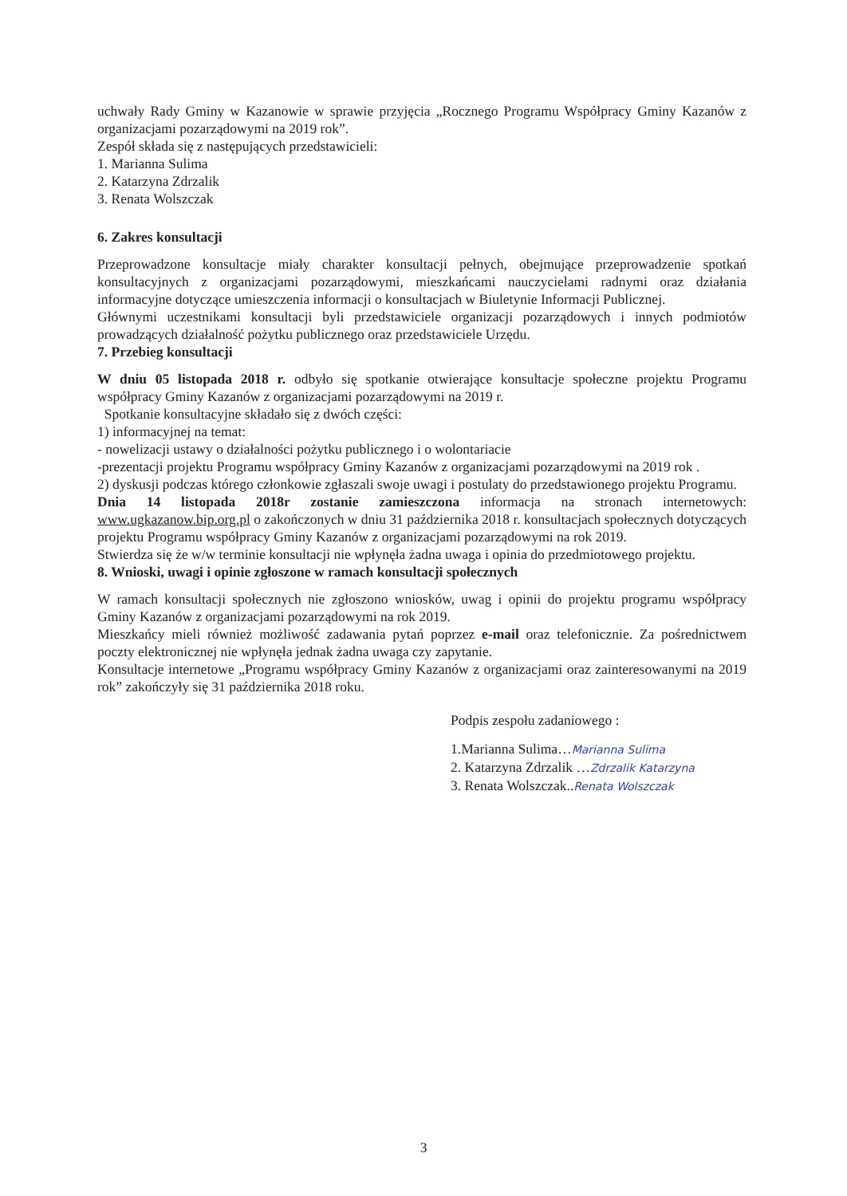uchwały Rady Gminy w Kazanowie w sprawie przyjęcia „Rocznego Programu Współpracy Gminy Kazanów z organizacjami pozarządowymi na 2019 rok”.
Zespół składa się z następujących przedstawicieli:
1. Marianna Sulima
2. Katarzyna Zdrzalik
3. Renata Wolszczak
6. Zakres konsultacji
Przeprowadzone konsultacje miały charakter konsultacji pełnych, obejmujące przeprowadzenie spotkań konsultacyjnych z organizacjami pozarządowymi, mieszkańcami nauczycielami radnymi oraz działania informacyjne dotyczące umieszczenia informacji o konsultacjach w Biuletynie Informacji Publicznej.
Głównymi uczestnikami konsultacji byli przedstawiciele organizacji pozarządowych i innych podmiotów prowadzących działalność pożytku publicznego oraz przedstawiciele Urzędu.
7. Przebieg konsultacji
W dniu 05 listopada 2018 r. odbyło się spotkanie otwierające konsultacje społeczne projektu Programu współpracy Gminy Kazanów z organizacjami pozarządowymi na 2019 r.
Spotkanie konsultacyjne składało się z dwóch części:
1) informacyjnej na temat:
- nowelizacji ustawy o działalności pożytku publicznego i o wolontariacie
-prezentacji projektu Programu współpracy Gminy Kazanów z organizacjami pozarządowymi na 2019 rok .
2) dyskusji podczas którego członkowie zgłaszali swoje uwagi i postulaty do przedstawionego projektu Programu.
Dnia 14 listopada 2018r zostanie zamieszczona informacja na stronach internetowych: www.ugkazanow.bip.org.pl o zakończonych w dniu 31 października 2018 r. konsultacjach społecznych dotyczących projektu Programu współpracy Gminy Kazanów z organizacjami pozarządowymi na rok 2019.
Stwierdza się że w/w terminie konsultacji nie wpłynęła żadna uwaga i opinia do przedmiotowego projektu.
8. Wnioski, uwagi i opinie zgłoszone w ramach konsultacji społecznych
W ramach konsultacji społecznych nie zgłoszono wniosków, uwag i opinii do projektu programu współpracy Gminy Kazanów z organizacjami pozarządowymi na rok 2019.
Mieszkańcy mieli również możliwość zadawania pytań poprzez e-mail oraz telefonicznie. Za pośrednictwem poczty elektronicznej nie wpłynęła jednak żadna uwaga czy zapytanie.
Konsultacje internetowe „Programu współpracy Gminy Kazanów z organizacjami oraz zainteresowanymi na 2019 rok” zakończyły się 31 października 2018 roku.
Podpis zespołu zadaniowego :
1.Marianna Sulima…Marianna Sulima
2. Katarzyna Zdrzalik …Zdrzalik Katarzyna
3. Renata Wolszczak..Renata Wolszczak
3